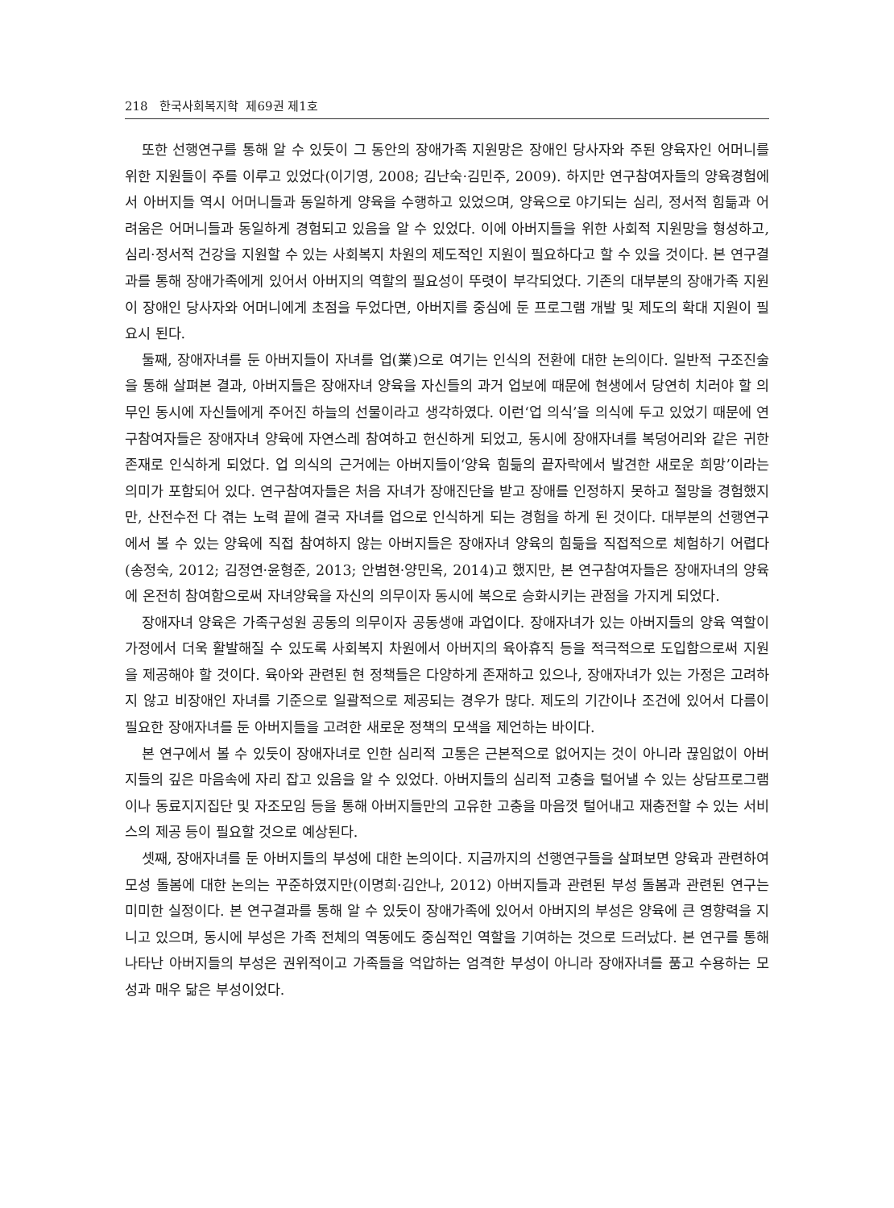218 한국사회복지학 제69권 제1호
또한 선행연구를 통해 알 수 있듯이 그 동안의 장애가족 지원망은 장애인 당사자와 주된 양육자인 어머니를 위한 지원들이 주를 이루고 있었다(이기영, 2008; 김난숙·김민주, 2009). 하지만 연구참여자들의 양육경험에서 아버지들 역시 어머니들과 동일하게 양육을 수행하고 있었으며, 양육으로 야기되는 심리, 정서적 힘듦과 어려움은 어머니들과 동일하게 경험되고 있음을 알 수 있었다. 이에 아버지들을 위한 사회적 지원망을 형성하고, 심리·정서적 건강을 지원할 수 있는 사회복지 차원의 제도적인 지원이 필요하다고 할 수 있을 것이다. 본 연구결과를 통해 장애가족에게 있어서 아버지의 역할의 필요성이 뚜렷이 부각되었다. 기존의 대부분의 장애가족 지원이 장애인 당사자와 어머니에게 초점을 두었다면, 아버지를 중심에 둔 프로그램 개발 및 제도의 확대 지원이 필요시 된다.
둘째, 장애자녀를 둔 아버지들이 자녀를 업(業)으로 여기는 인식의 전환에 대한 논의이다. 일반적 구조진술을 통해 살펴본 결과, 아버지들은 장애자녀 양육을 자신들의 과거 업보에 때문에 현생에서 당연히 치러야 할 의무인 동시에 자신들에게 주어진 하늘의 선물이라고 생각하였다. 이런‘업 의식’을 의식에 두고 있었기 때문에 연구참여자들은 장애자녀 양육에 자연스레 참여하고 헌신하게 되었고, 동시에 장애자녀를 복덩어리와 같은 귀한 존재로 인식하게 되었다. 업 의식의 근거에는 아버지들이‘양육 힘듦의 끝자락에서 발견한 새로운 희망’이라는 의미가 포함되어 있다. 연구참여자들은 처음 자녀가 장애진단을 받고 장애를 인정하지 못하고 절망을 경험했지만, 산전수전 다 겪는 노력 끝에 결국 자녀를 업으로 인식하게 되는 경험을 하게 된 것이다. 대부분의 선행연구에서 볼 수 있는 양육에 직접 참여하지 않는 아버지들은 장애자녀 양육의 힘듦을 직접적으로 체험하기 어렵다(송정숙, 2012; 김정연·윤형준, 2013; 안범현·양민옥, 2014)고 했지만, 본 연구참여자들은 장애자녀의 양육에 온전히 참여함으로써 자녀양육을 자신의 의무이자 동시에 복으로 승화시키는 관점을 가지게 되었다.
장애자녀 양육은 가족구성원 공동의 의무이자 공동생애 과업이다. 장애자녀가 있는 아버지들의 양육 역할이 가정에서 더욱 활발해질 수 있도록 사회복지 차원에서 아버지의 육아휴직 등을 적극적으로 도입함으로써 지원을 제공해야 할 것이다. 육아와 관련된 현 정책들은 다양하게 존재하고 있으나, 장애자녀가 있는 가정은 고려하지 않고 비장애인 자녀를 기준으로 일괄적으로 제공되는 경우가 많다. 제도의 기간이나 조건에 있어서 다름이 필요한 장애자녀를 둔 아버지들을 고려한 새로운 정책의 모색을 제언하는 바이다.
본 연구에서 볼 수 있듯이 장애자녀로 인한 심리적 고통은 근본적으로 없어지는 것이 아니라 끊임없이 아버지들의 깊은 마음속에 자리 잡고 있음을 알 수 있었다. 아버지들의 심리적 고충을 털어낼 수 있는 상담프로그램이나 동료지지집단 및 자조모임 등을 통해 아버지들만의 고유한 고충을 마음껏 털어내고 재충전할 수 있는 서비스의 제공 등이 필요할 것으로 예상된다.
셋째, 장애자녀를 둔 아버지들의 부성에 대한 논의이다. 지금까지의 선행연구들을 살펴보면 양육과 관련하여 모성 돌봄에 대한 논의는 꾸준하였지만(이명희·김안나, 2012) 아버지들과 관련된 부성 돌봄과 관련된 연구는 미미한 실정이다. 본 연구결과를 통해 알 수 있듯이 장애가족에 있어서 아버지의 부성은 양육에 큰 영향력을 지니고 있으며, 동시에 부성은 가족 전체의 역동에도 중심적인 역할을 기여하는 것으로 드러났다. 본 연구를 통해 나타난 아버지들의 부성은 권위적이고 가족들을 억압하는 엄격한 부성이 아니라 장애자녀를 품고 수용하는 모성과 매우 닮은 부성이었다.